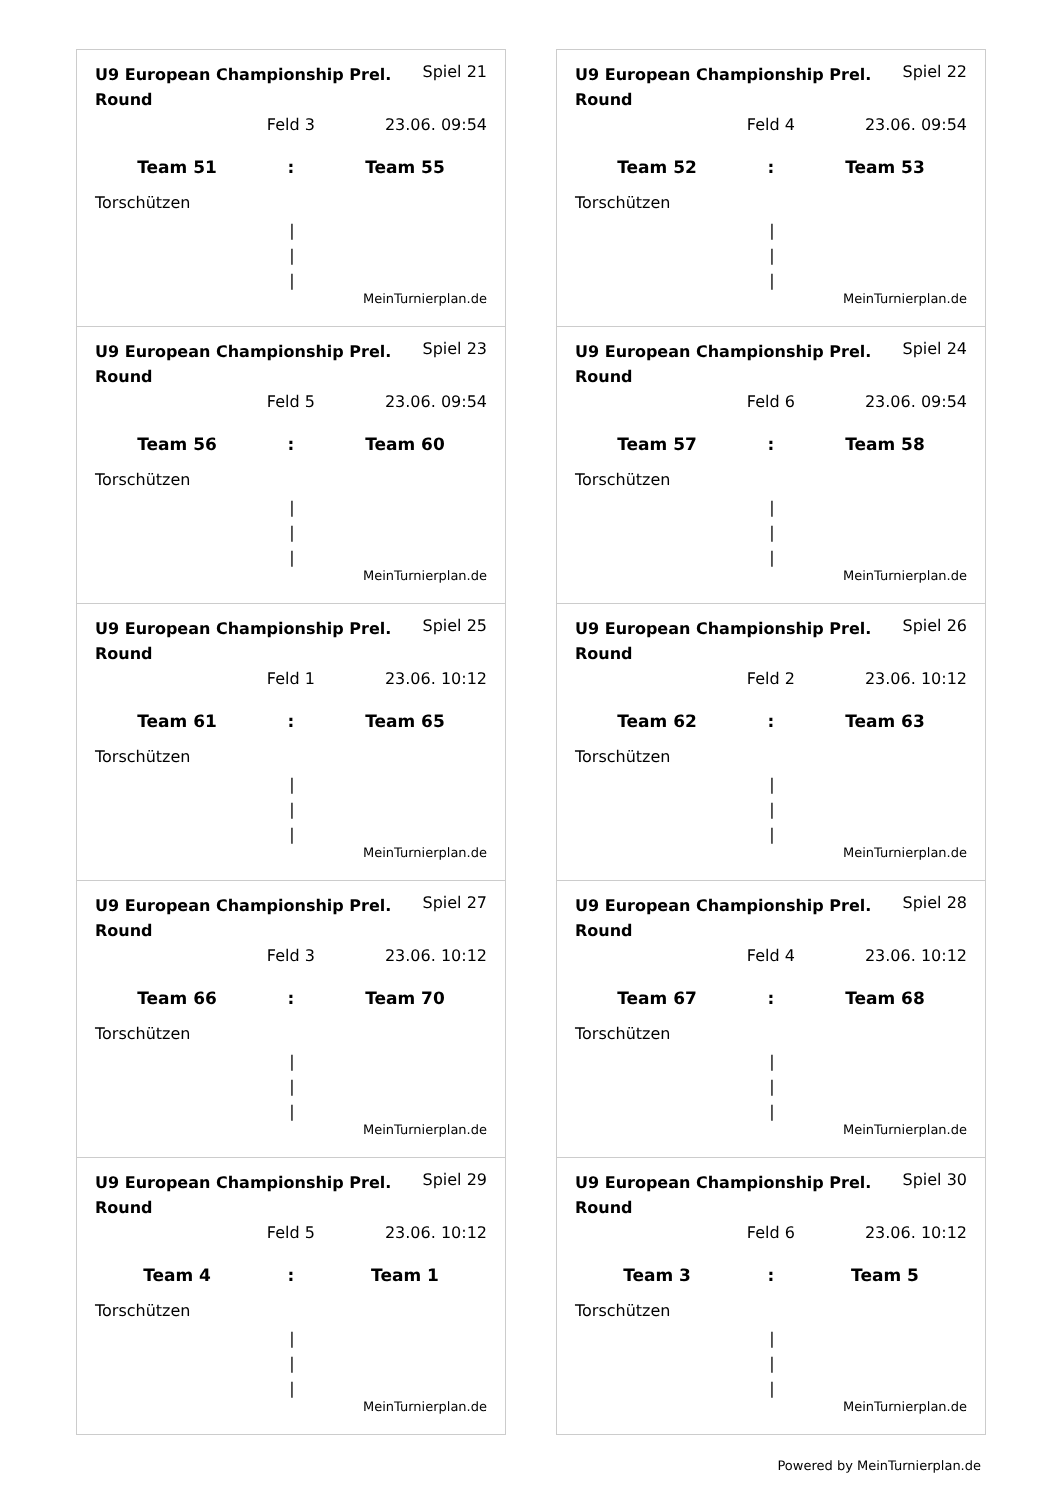U9 European Championship Prel. Round Spiel 21
Feld 3 23.06. 09:54
Team 51: Team 55
Torschützen
|
|
|
MeinTurnierplan.de
U9 European Championship Prel. Round Spiel 22
Feld 4 23.06. 09:54
Team 52: Team 53
Torschützen
|
|
|
MeinTurnierplan.de
U9 European Championship Prel. Round Spiel 23
Feld 5 23.06. 09:54
Team 56: Team 60
Torschützen
|
|
|
MeinTurnierplan.de
U9 European Championship Prel. Round Spiel 24
Feld 6 23.06. 09:54
Team 57: Team 58
Torschützen
|
|
|
MeinTurnierplan.de
U9 European Championship Prel. Round Spiel 25
Feld 1 23.06. 10:12
Team 61: Team 65
Torschützen
|
|
|
MeinTurnierplan.de
U9 European Championship Prel. Round Spiel 26
Feld 2 23.06. 10:12
Team 62: Team 63
Torschützen
|
|
|
MeinTurnierplan.de
U9 European Championship Prel. Round Spiel 27
Feld 3 23.06. 10:12
Team 66: Team 70
Torschützen
|
|
|
MeinTurnierplan.de
U9 European Championship Prel. Round Spiel 28
Feld 4 23.06. 10:12
Team 67: Team 68
Torschützen
|
|
|
MeinTurnierplan.de
U9 European Championship Prel. Round Spiel 29
Feld 5 23.06. 10:12
Team 4: Team 1
Torschützen
|
|
|
MeinTurnierplan.de
U9 European Championship Prel. Round Spiel 30
Feld 6 23.06. 10:12
Team 3: Team 5
Torschützen
|
|
|
MeinTurnierplan.de
Powered by MeinTurnierplan.de